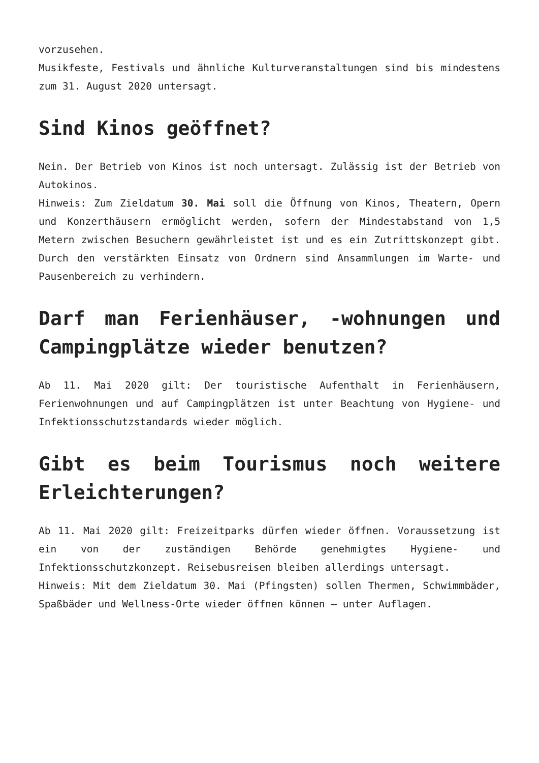vorzusehen.
Musikfeste, Festivals und ähnliche Kulturveranstaltungen sind bis mindestens zum 31. August 2020 untersagt.
Sind Kinos geöffnet?
Nein. Der Betrieb von Kinos ist noch untersagt. Zulässig ist der Betrieb von Autokinos.
Hinweis: Zum Zieldatum 30. Mai soll die Öffnung von Kinos, Theatern, Opern und Konzerthäusern ermöglicht werden, sofern der Mindestabstand von 1,5 Metern zwischen Besuchern gewährleistet ist und es ein Zutrittskonzept gibt. Durch den verstärkten Einsatz von Ordnern sind Ansammlungen im Warte- und Pausenbereich zu verhindern.
Darf man Ferienhäuser, -wohnungen und Campingplätze wieder benutzen?
Ab 11. Mai 2020 gilt: Der touristische Aufenthalt in Ferienhäusern, Ferienwohnungen und auf Campingplätzen ist unter Beachtung von Hygiene- und Infektionsschutzstandards wieder möglich.
Gibt es beim Tourismus noch weitere Erleichterungen?
Ab 11. Mai 2020 gilt: Freizeitparks dürfen wieder öffnen. Voraussetzung ist ein von der zuständigen Behörde genehmigtes Hygiene- und Infektionsschutzkonzept. Reisebusreisen bleiben allerdings untersagt.
Hinweis: Mit dem Zieldatum 30. Mai (Pfingsten) sollen Thermen, Schwimmbäder, Spaßbäder und Wellness-Orte wieder öffnen können – unter Auflagen.